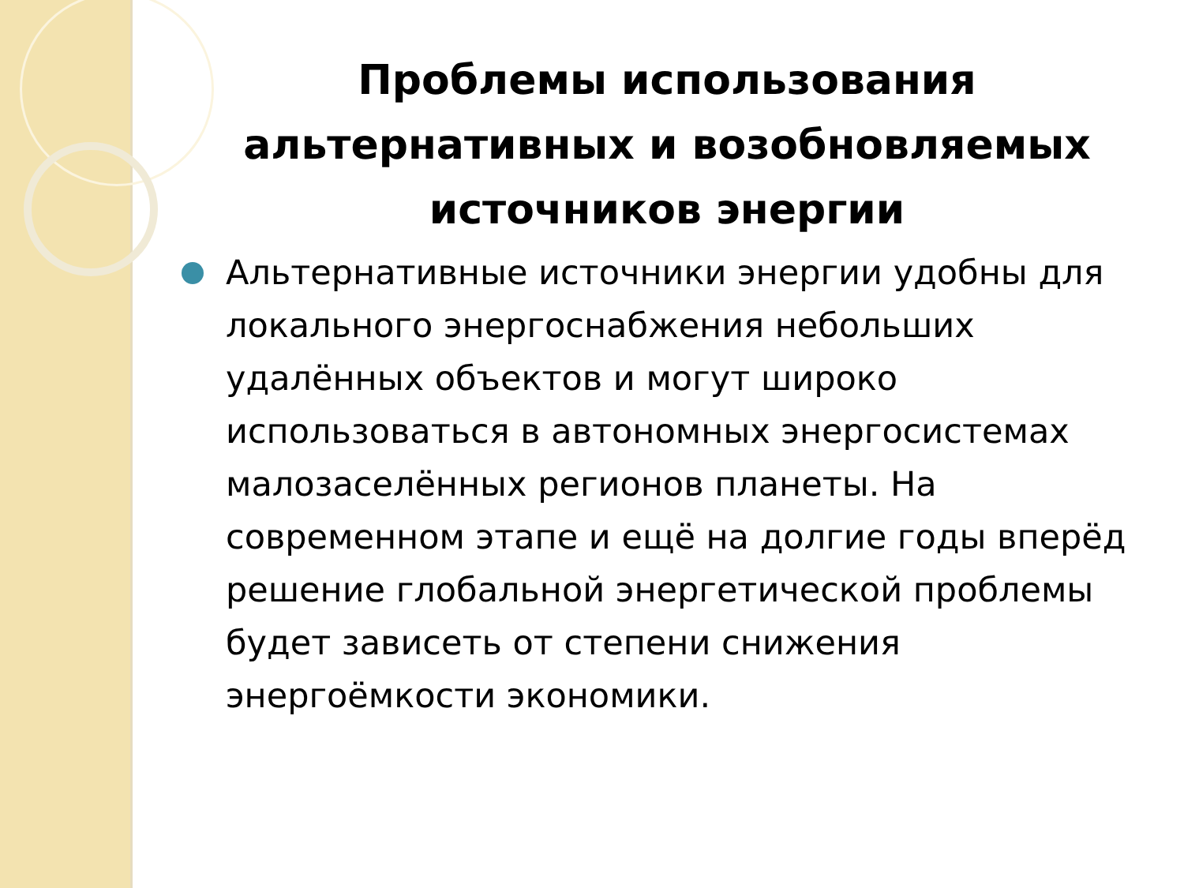Проблемы использования альтернативных и возобновляемых источников энергии
Альтернативные источники энергии удобны для локального энергоснабжения небольших удалённых объектов и могут широко использоваться в автономных энергосистемах малозаселённых регионов планеты. На современном этапе и ещё на долгие годы вперёд решение глобальной энергетической проблемы будет зависеть от степени снижения энергоёмкости экономики.